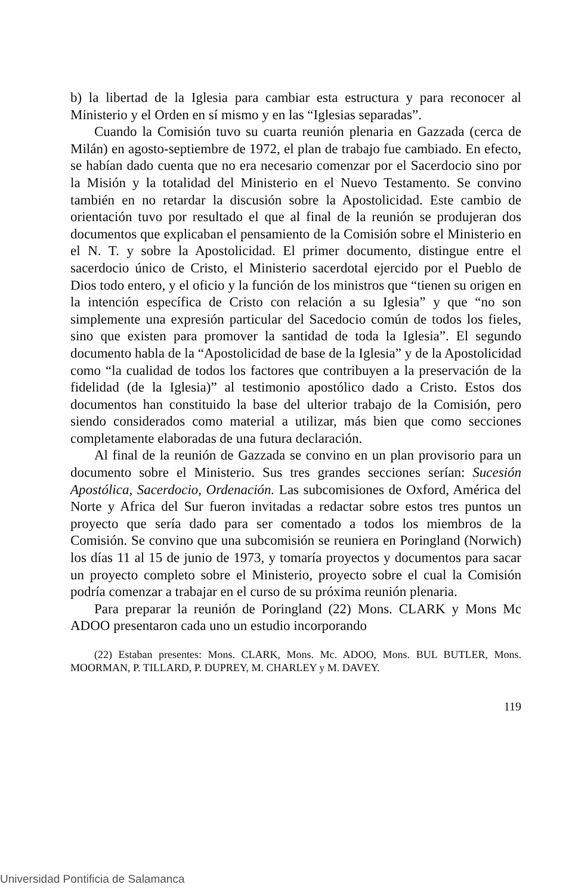b) la libertad de la Iglesia para cambiar esta estructura y para reconocer al Ministerio y el Orden en sí mismo y en las “Iglesias separadas”.
Cuando la Comisión tuvo su cuarta reunión plenaria en Gazzada (cerca de Milán) en agosto-septiembre de 1972, el plan de trabajo fue cambiado. En efecto, se habían dado cuenta que no era necesario comenzar por el Sacerdocio sino por la Misión y la totalidad del Ministerio en el Nuevo Testamento. Se convino también en no retardar la discusión sobre la Apostolicidad. Este cambio de orientación tuvo por resultado el que al final de la reunión se produjeran dos documentos que explicaban el pensamiento de la Comisión sobre el Ministerio en el N. T. y sobre la Apostolicidad. El primer documento, distingue entre el sacerdocio único de Cristo, el Ministerio sacerdotal ejercido por el Pueblo de Dios todo entero, y el oficio y la función de los ministros que “tienen su origen en la intención específica de Cristo con relación a su Iglesia” y que “no son simplemente una expresión particular del Sacedocio común de todos los fieles, sino que existen para promover la santidad de toda la Iglesia”. El segundo documento habla de la “Apostolicidad de base de la Iglesia” y de la Apostolicidad como “la cualidad de todos los factores que contribuyen a la preservación de la fidelidad (de la Iglesia)” al testimonio apostólico dado a Cristo. Estos dos documentos han constituido la base del ulterior trabajo de la Comisión, pero siendo considerados como material a utilizar, más bien que como secciones completamente elaboradas de una futura declaración.
Al final de la reunión de Gazzada se convino en un plan provisorio para un documento sobre el Ministerio. Sus tres grandes secciones serían: Sucesión Apostólica, Sacerdocio, Ordenación. Las subcomisiones de Oxford, América del Norte y Africa del Sur fueron invitadas a redactar sobre estos tres puntos un proyecto que sería dado para ser comentado a todos los miembros de la Comisión. Se convino que una subcomisión se reuniera en Poringland (Norwich) los días 11 al 15 de junio de 1973, y tomaría proyectos y documentos para sacar un proyecto completo sobre el Ministerio, proyecto sobre el cual la Comisión podría comenzar a trabajar en el curso de su próxima reunión plenaria.
Para preparar la reunión de Poringland (22) Mons. CLARK y Mons Mc ADOO presentaron cada uno un estudio incorporando
(22) Estaban presentes: Mons. CLARK, Mons. Mc. ADOO, Mons. BUL BUTLER, Mons. MOORMAN, P. TILLARD, P. DUPREY, M. CHARLEY y M. DAVEY.
119
Universidad Pontificia de Salamanca